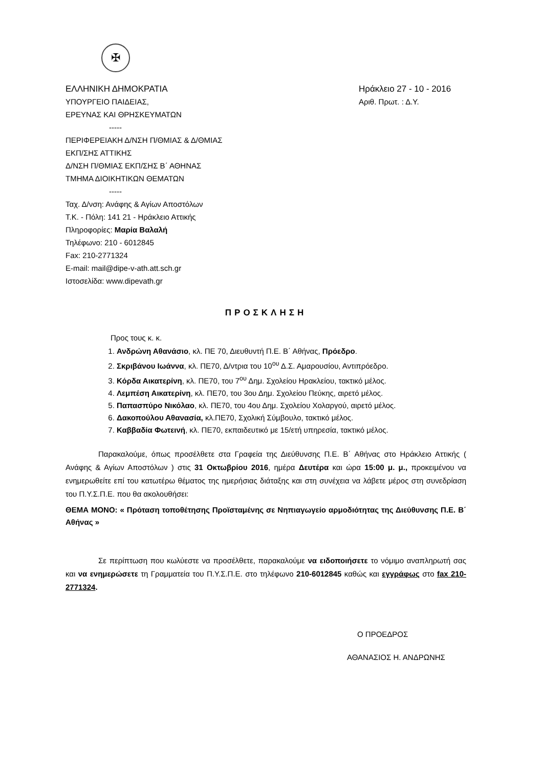✠
ΕΛΛΗΝΙΚΗ ΔΗΜΟΚΡΑΤΙΑ
ΥΠΟΥΡΓΕΙΟ ΠΑΙΔΕΙΑΣ,
ΕΡΕΥΝΑΣ ΚΑΙ ΘΡΗΣΚΕΥΜΑΤΩΝ
-----
ΠΕΡΙΦΕΡΕΙΑΚΗ Δ/ΝΣΗ Π/ΘΜΙΑΣ & Δ/ΘΜΙΑΣ
ΕΚΠ/ΣΗΣ ΑΤΤΙΚΗΣ
Δ/ΝΣΗ Π/ΘΜΙΑΣ ΕΚΠ/ΣΗΣ Β΄ ΑΘΗΝΑΣ
ΤΜΗΜΑ ΔΙΟΙΚΗΤΙΚΩΝ ΘΕΜΑΤΩΝ
-----
Ταχ. Δ/νση: Ανάφης & Αγίων Αποστόλων
Τ.Κ. - Πόλη: 141 21 - Ηράκλειο Αττικής
Πληροφορίες: Μαρία Βαλαλή
Τηλέφωνο: 210 - 6012845
Fax: 210-2771324
E-mail: mail@dipe-v-ath.att.sch.gr
Ιστοσελίδα: www.dipevath.gr
Ηράκλειο 27 - 10 - 2016
Αριθ. Πρωτ. : Δ.Υ.
ΠΡΟΣΚΛΗΣΗ
Προς τους κ. κ.
1. Ανδρώνη Αθανάσιο, κλ. ΠΕ 70, Διευθυντή Π.Ε. Β΄ Αθήνας, Πρόεδρο.
2. Σκριβάνου Ιωάννα, κλ. ΠΕ70, Δ/ντρια του 10<sup>ου</sup> Δ.Σ. Αμαρουσίου, Αντιπρόεδρο.
3. Κόρδα Αικατερίνη, κλ. ΠΕ70, του 7<sup>ου</sup> Δημ. Σχολείου Ηρακλείου, τακτικό μέλος.
4. Λεμπέση Αικατερίνη, κλ. ΠΕ70, του 3ου Δημ. Σχολείου Πεύκης, αιρετό μέλος.
5. Παπασπύρο Νικόλαο, κλ. ΠΕ70, του 4ου Δημ. Σχολείου Χολαργού, αιρετό μέλος.
6. Δακοπούλου Αθανασία, κλ.ΠΕ70, Σχολική Σύμβουλο, τακτικό μέλος.
7. Καββαδία Φωτεινή, κλ. ΠΕ70, εκπαιδευτικό με 15/ετή υπηρεσία, τακτικό μέλος.
Παρακαλούμε, όπως προσέλθετε στα Γραφεία της Διεύθυνσης Π.Ε. Β΄ Αθήνας στο Ηράκλειο Αττικής ( Ανάφης & Αγίων Αποστόλων ) στις 31 Οκτωβρίου 2016, ημέρα Δευτέρα και ώρα 15:00 μ. μ., προκειμένου να ενημερωθείτε επί του κατωτέρω θέματος της ημερήσιας διάταξης και στη συνέχεια να λάβετε μέρος στη συνεδρίαση του Π.Υ.Σ.Π.Ε. που θα ακολουθήσει:
ΘΕΜΑ ΜΟΝΟ: « Πρόταση τοποθέτησης Προϊσταμένης σε Νηπιαγωγείο αρμοδιότητας της Διεύθυνσης Π.Ε. Β΄ Αθήνας »
Σε περίπτωση που κωλύεστε να προσέλθετε, παρακαλούμε να ειδοποιήσετε το νόμιμο αναπληρωτή σας και να ενημερώσετε τη Γραμματεία του Π.Υ.Σ.Π.Ε. στο τηλέφωνο 210-6012845 καθώς και εγγράφως στο fax 210-2771324.
Ο ΠΡΟΕΔΡΟΣ
ΑΘΑΝΑΣΙΟΣ Η. ΑΝΔΡΩΝΗΣ